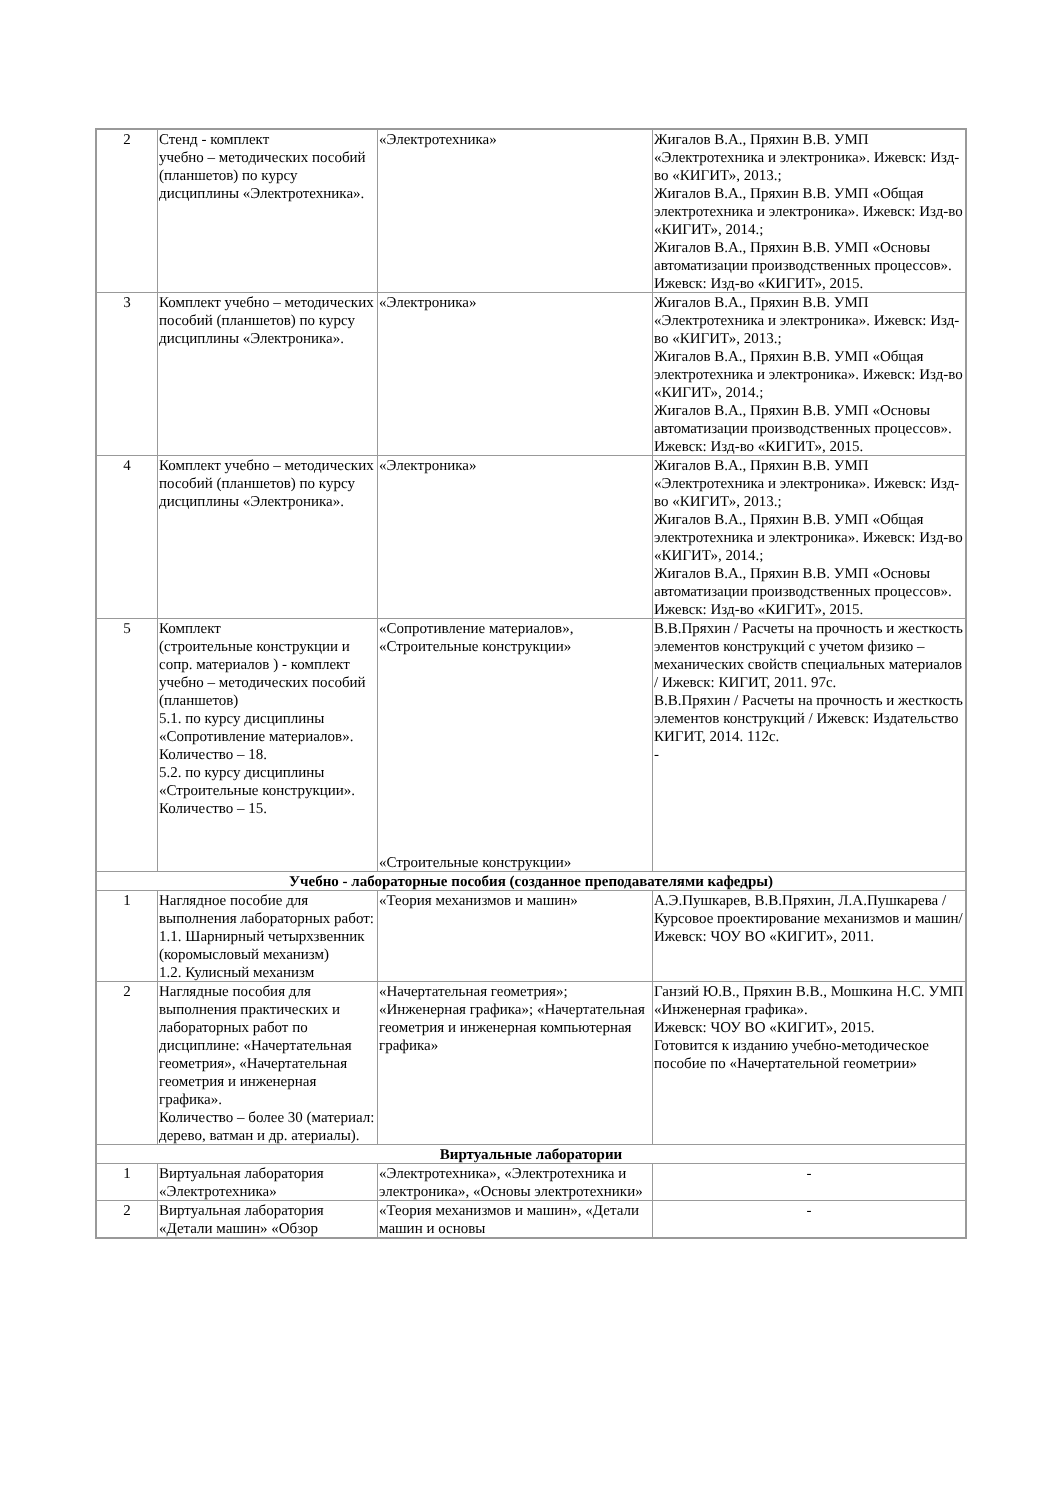| 2 | Стенд - комплект учебно – методических пособий (планшетов) по курсу дисциплины «Электротехника». | «Электротехника» | Жигалов В.А., Пряхин В.В. УМП «Электротехника и электроника». Ижевск: Изд-во «КИГИТ», 2013.; Жигалов В.А., Пряхин В.В. УМП «Общая электротехника и электроника». Ижевск: Изд-во «КИГИТ», 2014.; Жигалов В.А., Пряхин В.В. УМП «Основы автоматизации производственных процессов». Ижевск: Изд-во «КИГИТ», 2015. |
| 3 | Комплект учебно – методических пособий (планшетов) по курсу дисциплины «Электроника». | «Электроника» | Жигалов В.А., Пряхин В.В. УМП «Электротехника и электроника». Ижевск: Изд-во «КИГИТ», 2013.; Жигалов В.А., Пряхин В.В. УМП «Общая электротехника и электроника». Ижевск: Изд-во «КИГИТ», 2014.; Жигалов В.А., Пряхин В.В. УМП «Основы автоматизации производственных процессов». Ижевск: Изд-во «КИГИТ», 2015. |
| 4 | Комплект учебно – методических пособий (планшетов) по курсу дисциплины «Электроника». | «Электроника» | Жигалов В.А., Пряхин В.В. УМП «Электротехника и электроника». Ижевск: Изд-во «КИГИТ», 2013.; Жигалов В.А., Пряхин В.В. УМП «Общая электротехника и электроника». Ижевск: Изд-во «КИГИТ», 2014.; Жигалов В.А., Пряхин В.В. УМП «Основы автоматизации производственных процессов». Ижевск: Изд-во «КИГИТ», 2015. |
| 5 | Комплект (строительные конструкции и сопр. материалов ) - комплект учебно – методических пособий (планшетов) 5.1. по курсу дисциплины «Сопротивление материалов». Количество – 18. 5.2. по курсу дисциплины «Строительные конструкции». Количество – 15. | «Сопротивление материалов», «Строительные конструкции» «Строительные конструкции» | В.В.Пряхин / Расчеты на прочность и жесткость элементов конструкций с учетом физико – механических свойств специальных материалов / Ижевск: КИГИТ, 2011. 97с. В.В.Пряхин / Расчеты на прочность и жесткость элементов конструкций / Ижевск: Издательство КИГИТ, 2014. 112с. - |
| Учебно - лабораторные пособия (созданное преподавателями кафедры) | | | |
| 1 | Наглядное пособие для выполнения лабораторных работ: 1.1. Шарнирный четырхзвенник (коромысловый механизм) 1.2. Кулисный механизм | «Теория механизмов и машин» | А.Э.Пушкарев, В.В.Пряхин, Л.А.Пушкарева / Курсовое проектирование механизмов и машин/ Ижевск: ЧОУ ВО «КИГИТ», 2011. |
| 2 | Наглядные пособия для выполнения практических и лабораторных работ по дисциплине: «Начертательная геометрия», «Начертательная геометрия и инженерная графика». Количество – более 30 (материал: дерево, ватман и др. атериалы). | «Начертательная геометрия»; «Инженерная графика»; «Начертательная геометрия и инженерная компьютерная графика» | Ганзий Ю.В., Пряхин В.В., Мошкина Н.С. УМП «Инженерная графика». Ижевск: ЧОУ ВО «КИГИТ», 2015. Готовится к изданию учебно-методическое пособие по «Начертательной геометрии» |
| Виртуальные лаборатории | | | |
| 1 | Виртуальная лаборатория «Электротехника» | «Электротехника», «Электротехника и электроника», «Основы электротехники» | - |
| 2 | Виртуальная лаборатория «Детали машин» «Обзор | «Теория механизмов и машин», «Детали машин и основы | - |